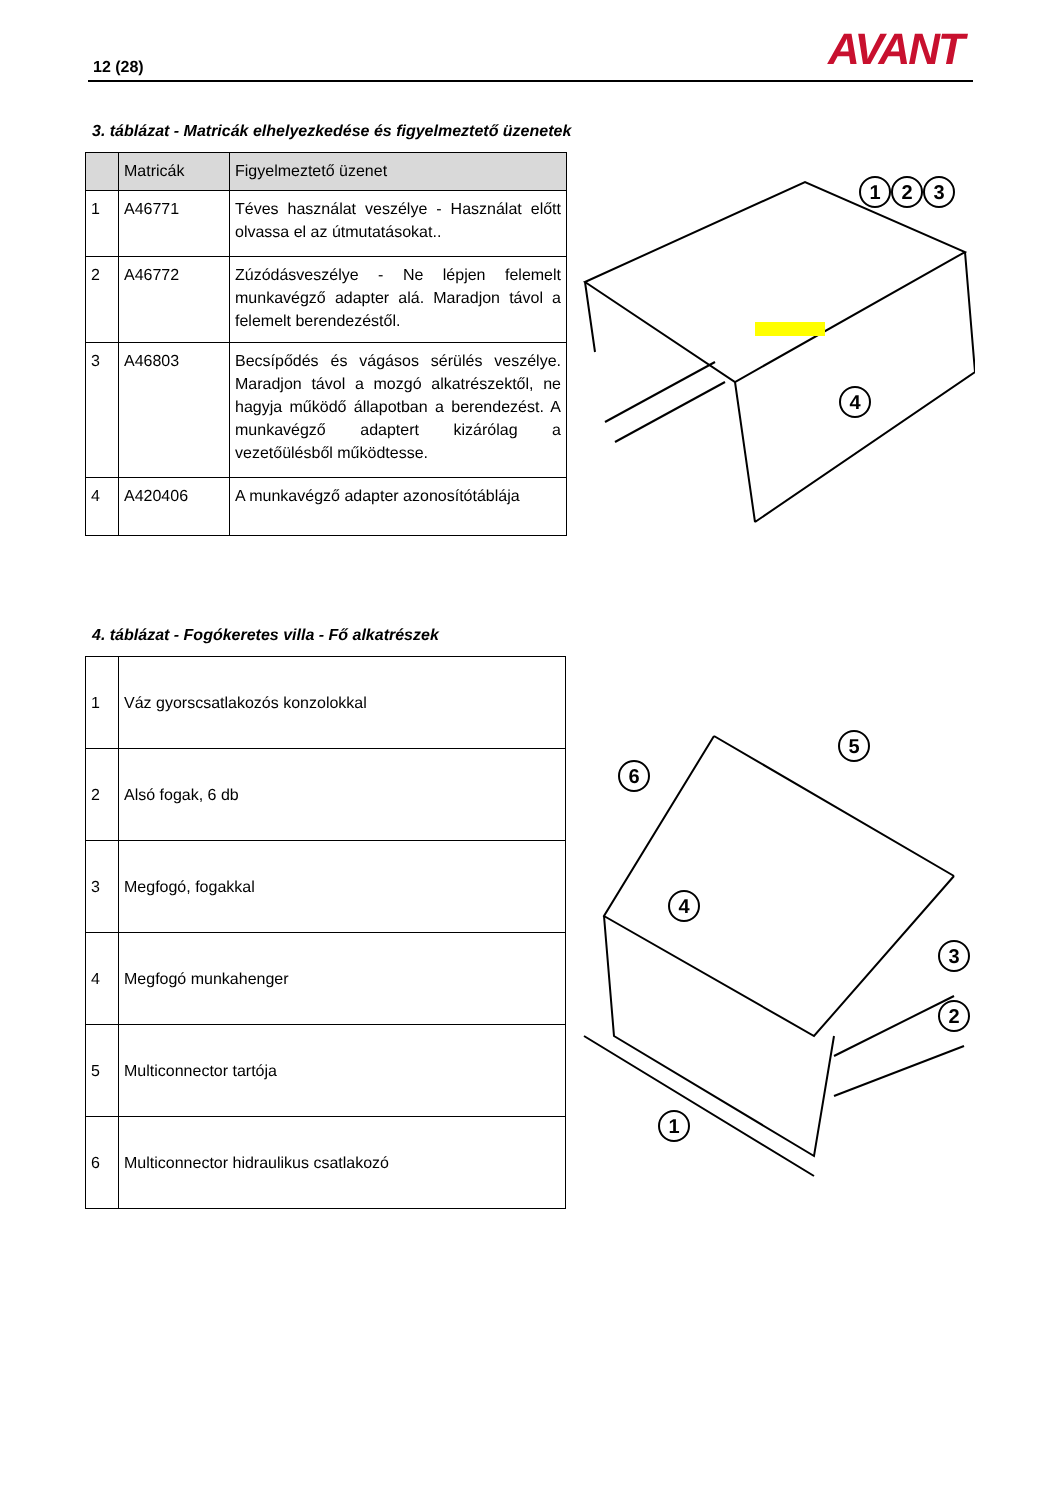12 (28) AVANT
3. táblázat - Matricák elhelyezkedése és figyelmeztető üzenetek
| | Matricák | Figyelmeztető üzenet |
| --- | --- | --- |
| 1 | A46771 | Téves használat veszélye - Használat előtt olvassa el az útmutatásokat.. |
| 2 | A46772 | Zúzódásveszélye - Ne lépjen felemelt munkavégző adapter alá. Maradjon távol a felemelt berendezéstől. |
| 3 | A46803 | Becsípődés és vágásos sérülés veszélye. Maradjon távol a mozgó alkatrészektől, ne hagyja működő állapotban a berendezést. A munkavégző adaptert kizárólag a vezetőülésből működtesse. |
| 4 | A420406 | A munkavégző adapter azonosítótáblája |
1
2
3
4
4. táblázat - Fogókeretes villa - Fő alkatrészek
| 1 | Váz gyorscsatlakozós konzolokkal |
| 2 | Alsó fogak, 6 db |
| 3 | Megfogó, fogakkal |
| 4 | Megfogó munkahenger |
| 5 | Multiconnector tartója |
| 6 | Multiconnector hidraulikus csatlakozó |
6
5
4
3
2
1